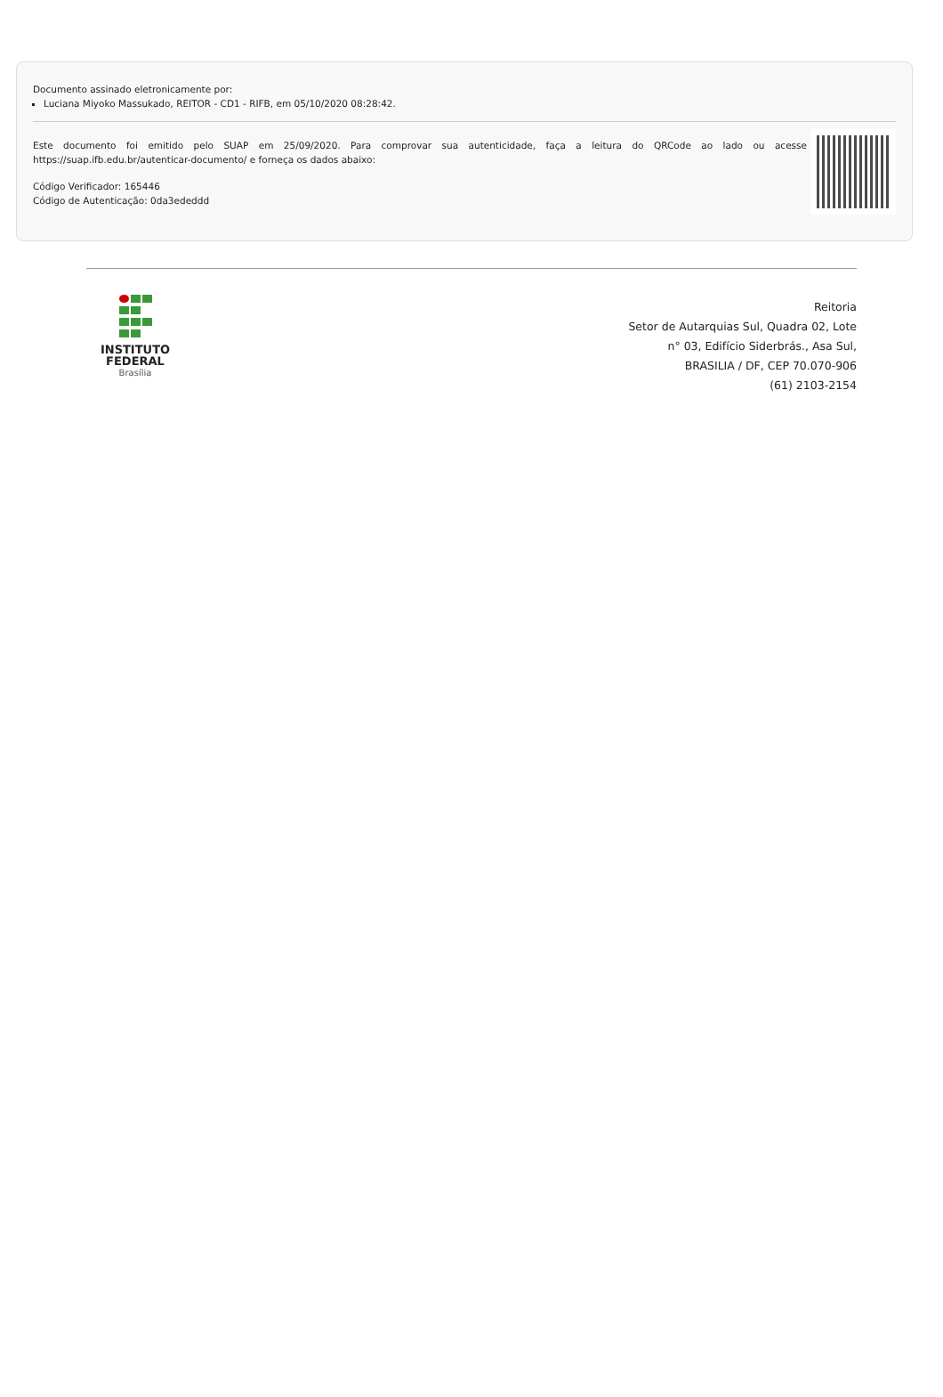Documento assinado eletronicamente por:
Luciana Miyoko Massukado, REITOR - CD1 - RIFB, em 05/10/2020 08:28:42.
Este documento foi emitido pelo SUAP em 25/09/2020. Para comprovar sua autenticidade, faça a leitura do QRCode ao lado ou acesse https://suap.ifb.edu.br/autenticar-documento/ e forneça os dados abaixo:
Código Verificador: 165446
Código de Autenticação: 0da3ededdd
INSTITUTO
FEDERAL
Brasília
Reitoria
Setor de Autarquias Sul, Quadra 02, Lote
n° 03, Edifício Siderbrás., Asa Sul,
BRASILIA / DF, CEP 70.070-906
(61) 2103-2154